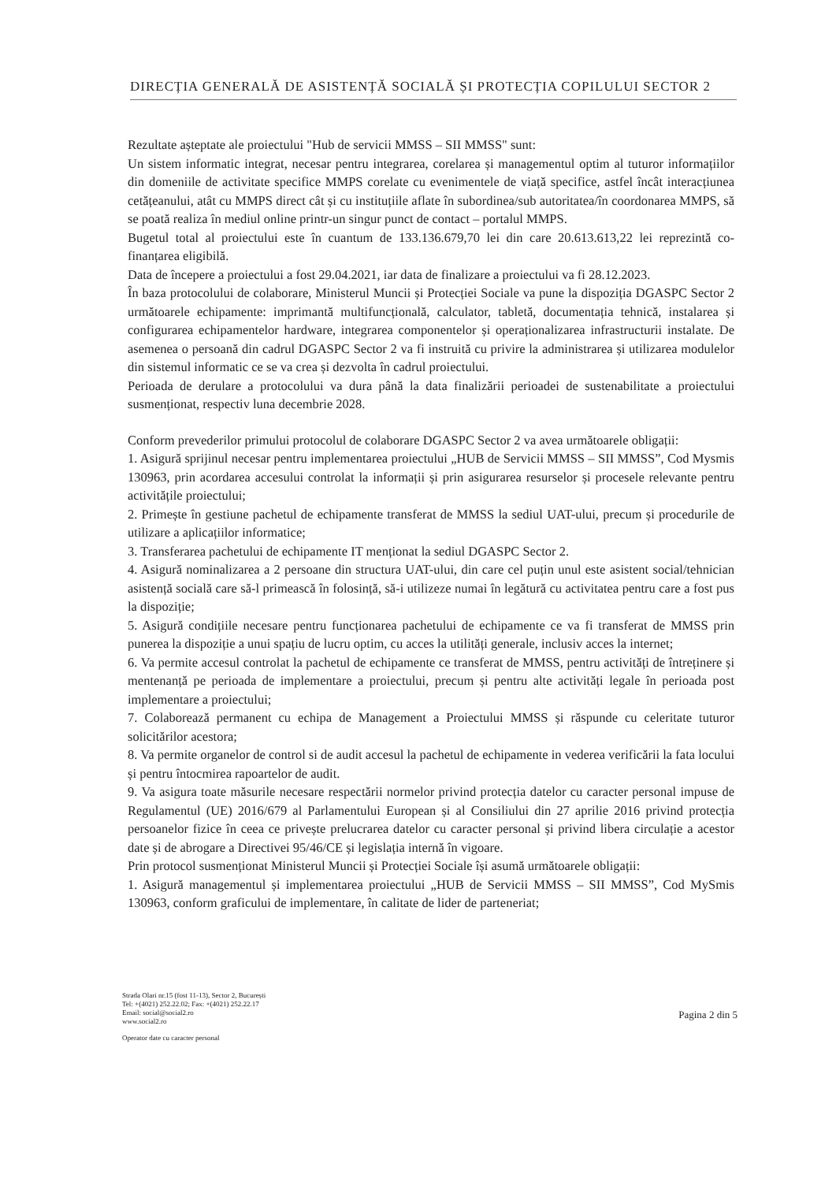DIRECȚIA GENERALĂ DE ASISTENȚĂ SOCIALĂ ȘI PROTECȚIA COPILULUI SECTOR 2
Rezultate așteptate ale proiectului "Hub de servicii MMSS – SII MMSS" sunt:
Un sistem informatic integrat, necesar pentru integrarea, corelarea și managementul optim al tuturor informațiilor din domeniile de activitate specifice MMPS corelate cu evenimentele de viață specifice, astfel încât interacțiunea cetățeanului, atât cu MMPS direct cât și cu instituțiile aflate în subordinea/sub autoritatea/în coordonarea MMPS, să se poată realiza în mediul online printr-un singur punct de contact – portalul MMPS.
Bugetul total al proiectului este în cuantum de 133.136.679,70 lei din care 20.613.613,22 lei reprezintă co-finanțarea eligibilă.
Data de începere a proiectului a fost 29.04.2021, iar data de finalizare a proiectului va fi 28.12.2023.
În baza protocolului de colaborare, Ministerul Muncii și Protecției Sociale va pune la dispoziția DGASPC Sector 2 următoarele echipamente: imprimantă multifuncțională, calculator, tabletă, documentația tehnică, instalarea și configurarea echipamentelor hardware, integrarea componentelor și operaționalizarea infrastructurii instalate. De asemenea o persoană din cadrul DGASPC Sector 2 va fi instruită cu privire la administrarea și utilizarea modulelor din sistemul informatic ce se va crea și dezvolta în cadrul proiectului.
Perioada de derulare a protocolului va dura până la data finalizării perioadei de sustenabilitate a proiectului susmenționat, respectiv luna decembrie 2028.
Conform prevederilor primului protocolul de colaborare DGASPC Sector 2 va avea următoarele obligații:
1. Asigură sprijinul necesar pentru implementarea proiectului „HUB de Servicii MMSS – SII MMSS”, Cod Mysmis 130963, prin acordarea accesului controlat la informații și prin asigurarea resurselor și procesele relevante pentru activitățile proiectului;
2. Primește în gestiune pachetul de echipamente transferat de MMSS la sediul UAT-ului, precum și procedurile de utilizare a aplicațiilor informatice;
3. Transferarea pachetului de echipamente IT menționat la sediul DGASPC Sector 2.
4. Asigură nominalizarea a 2 persoane din structura UAT-ului, din care cel puțin unul este asistent social/tehnician asistență socială care să-l primească în folosință, să-i utilizeze numai în legătură cu activitatea pentru care a fost pus la dispoziție;
5. Asigură condițiile necesare pentru funcționarea pachetului de echipamente ce va fi transferat de MMSS prin punerea la dispoziție a unui spațiu de lucru optim, cu acces la utilități generale, inclusiv acces la internet;
6. Va permite accesul controlat la pachetul de echipamente ce transferat de MMSS, pentru activități de întreținere și mentenanță pe perioada de implementare a proiectului, precum și pentru alte activități legale în perioada post implementare a proiectului;
7. Colaborează permanent cu echipa de Management a Proiectului MMSS și răspunde cu celeritate tuturor solicitărilor acestora;
8. Va permite organelor de control si de audit accesul la pachetul de echipamente in vederea verificării la fata locului și pentru întocmirea rapoartelor de audit.
9. Va asigura toate măsurile necesare respectării normelor privind protecția datelor cu caracter personal impuse de Regulamentul (UE) 2016/679 al Parlamentului European și al Consiliului din 27 aprilie 2016 privind protecția persoanelor fizice în ceea ce privește prelucrarea datelor cu caracter personal și privind libera circulație a acestor date și de abrogare a Directivei 95/46/CE și legislația internă în vigoare.
Prin protocol susmenționat Ministerul Muncii și Protecției Sociale își asumă următoarele obligații:
1. Asigură managementul și implementarea proiectului „HUB de Servicii MMSS – SII MMSS”, Cod MySmis 130963, conform graficului de implementare, în calitate de lider de parteneriat;
Strada Olari nr.15 (fost 11-13), Sector 2, București
Tel: +(4021) 252.22.02; Fax: +(4021) 252.22.17
Email: social@social2.ro
www.social2.ro
Operator date cu caracter personal
Pagina 2 din 5